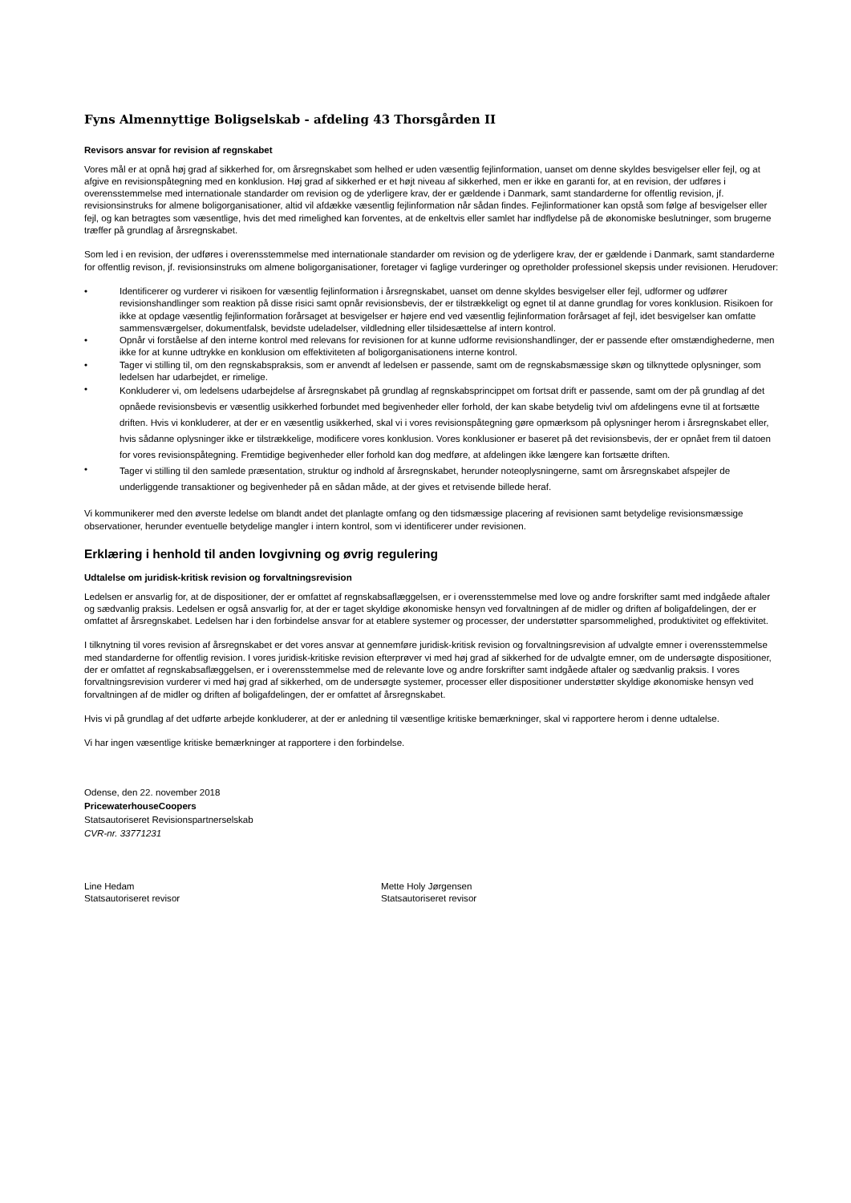Fyns Almennyttige Boligselskab - afdeling 43 Thorsgården II
Revisors ansvar for revision af regnskabet
Vores mål er at opnå høj grad af sikkerhed for, om årsregnskabet som helhed er uden væsentlig fejlinformation, uanset om denne skyldes besvigelser eller fejl, og at afgive en revisionspåtegning med en konklusion. Høj grad af sikkerhed er et højt niveau af sikkerhed, men er ikke en garanti for, at en revision, der udføres i overensstemmelse med internationale standarder om revision og de yderligere krav, der er gældende i Danmark, samt standarderne for offentlig revision, jf. revisionsinstruks for almene boligorganisationer, altid vil afdække væsentlig fejlinformation når sådan findes. Fejlinformationer kan opstå som følge af besvigelser eller fejl, og kan betragtes som væsentlige, hvis det med rimelighed kan forventes, at de enkeltvis eller samlet har indflydelse på de økonomiske beslutninger, som brugerne træffer på grundlag af årsregnskabet.
Som led i en revision, der udføres i overensstemmelse med internationale standarder om revision og de yderligere krav, der er gældende i Danmark, samt standarderne for offentlig revison, jf. revisionsinstruks om almene boligorganisationer, foretager vi faglige vurderinger og opretholder professionel skepsis under revisionen. Herudover:
• Identificerer og vurderer vi risikoen for væsentlig fejlinformation i årsregnskabet, uanset om denne skyldes besvigelser eller fejl, udformer og udfører revisionshandlinger som reaktion på disse risici samt opnår revisionsbevis, der er tilstrækkeligt og egnet til at danne grundlag for vores konklusion. Risikoen for ikke at opdage væsentlig fejlinformation forårsaget at besvigelser er højere end ved væsentlig fejlinformation forårsaget af fejl, idet besvigelser kan omfatte sammensværgelser, dokumentfalsk, bevidste udeladelser, vildledning eller tilsidesættelse af intern kontrol.
• Opnår vi forståelse af den interne kontrol med relevans for revisionen for at kunne udforme revisionshandlinger, der er passende efter omstændighederne, men ikke for at kunne udtrykke en konklusion om effektiviteten af boligorganisationens interne kontrol.
• Tager vi stilling til, om den regnskabspraksis, som er anvendt af ledelsen er passende, samt om de regnskabsmæssige skøn og tilknyttede oplysninger, som ledelsen har udarbejdet, er rimelige.
• Konkluderer vi, om ledelsens udarbejdelse af årsregnskabet på grundlag af regnskabsprincippet om fortsat drift er passende, samt om der på grundlag af det opnåede revisionsbevis er væsentlig usikkerhed forbundet med begivenheder eller forhold, der kan skabe betydelig tvivl om afdelingens evne til at fortsætte driften. Hvis vi konkluderer, at der er en væsentlig usikkerhed, skal vi i vores revisionspåtegning gøre opmærksom på oplysninger herom i årsregnskabet eller, hvis sådanne oplysninger ikke er tilstrækkelige, modificere vores konklusion. Vores konklusioner er baseret på det revisionsbevis, der er opnået frem til datoen for vores revisionspåtegning. Fremtidige begivenheder eller forhold kan dog medføre, at afdelingen ikke længere kan fortsætte driften.
• Tager vi stilling til den samlede præsentation, struktur og indhold af årsregnskabet, herunder noteoplysningerne, samt om årsregnskabet afspejler de underliggende transaktioner og begivenheder på en sådan måde, at der gives et retvisende billede heraf.
Vi kommunikerer med den øverste ledelse om blandt andet det planlagte omfang og den tidsmæssige placering af revisionen samt betydelige revisionsmæssige observationer, herunder eventuelle betydelige mangler i intern kontrol, som vi identificerer under revisionen.
Erklæring i henhold til anden lovgivning og øvrig regulering
Udtalelse om juridisk-kritisk revision og forvaltningsrevision
Ledelsen er ansvarlig for, at de dispositioner, der er omfattet af regnskabsaflæggelsen, er i overensstemmelse med love og andre forskrifter samt med indgåede aftaler og sædvanlig praksis. Ledelsen er også ansvarlig for, at der er taget skyldige økonomiske hensyn ved forvaltningen af de midler og driften af boligafdelingen, der er omfattet af årsregnskabet. Ledelsen har i den forbindelse ansvar for at etablere systemer og processer, der understøtter sparsommelighed, produktivitet og effektivitet.
I tilknytning til vores revision af årsregnskabet er det vores ansvar at gennemføre juridisk-kritisk revision og forvaltningsrevision af udvalgte emner i overensstemmelse med standarderne for offentlig revision. I vores juridisk-kritiske revision efterprøver vi med høj grad af sikkerhed for de udvalgte emner, om de undersøgte dispositioner, der er omfattet af regnskabsaflæggelsen, er i overensstemmelse med de relevante love og andre forskrifter samt indgåede aftaler og sædvanlig praksis. I vores forvaltningsrevision vurderer vi med høj grad af sikkerhed, om de undersøgte systemer, processer eller dispositioner understøtter skyldige økonomiske hensyn ved forvaltningen af de midler og driften af boligafdelingen, der er omfattet af årsregnskabet.
Hvis vi på grundlag af det udførte arbejde konkluderer, at der er anledning til væsentlige kritiske bemærkninger, skal vi rapportere herom i denne udtalelse.
Vi har ingen væsentlige kritiske bemærkninger at rapportere i den forbindelse.
Odense, den 22. november 2018
PricewaterhouseCoopers
Statsautoriseret Revisionspartnerselskab
CVR-nr. 33771231
Line Hedam
Statsautoriseret revisor
Mette Holy Jørgensen
Statsautoriseret revisor